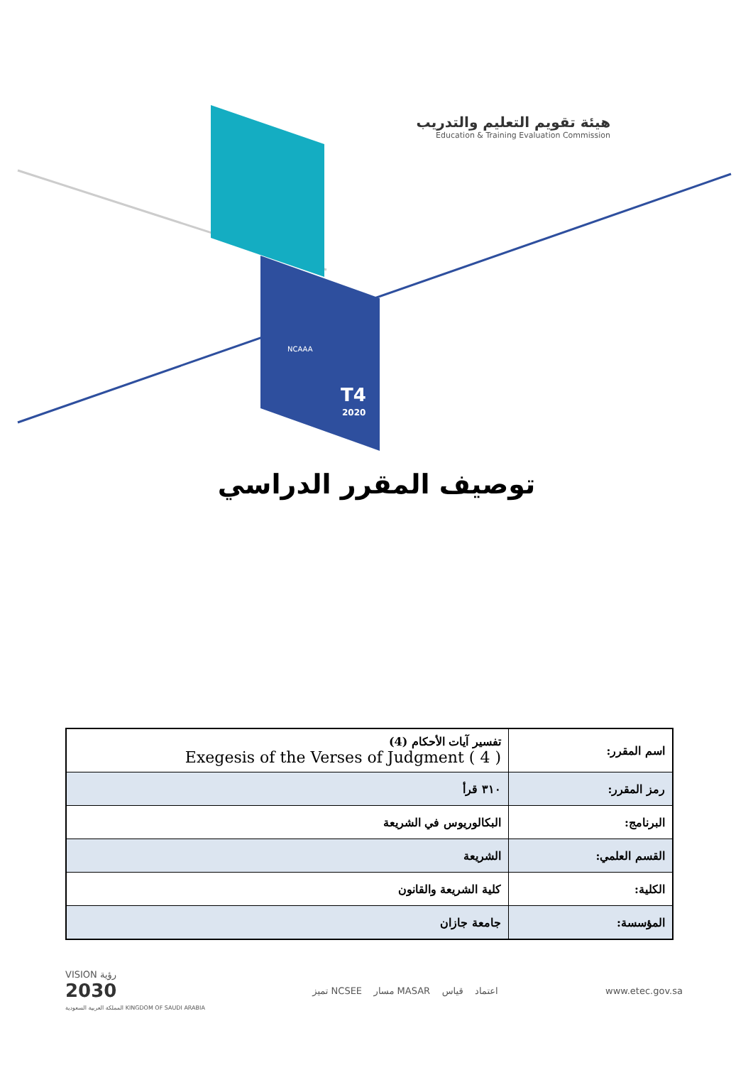T4
2020
NCAAA
هيئة تقويم التعليم والتدريب
Education & Training Evaluation Commission
توصيف المقرر الدراسي
| اسم المقرر: | تفسير آيات الأحكام (4) Exegesis of the Verses of Judgment ( 4 ) |
| رمز المقرر: | ٣١٠ قرأ |
| البرنامج: | البكالوريوس في الشريعة |
| القسم العلمي: | الشريعة |
| الكلية: | كلية الشريعة والقانون |
| المؤسسة: | جامعة جازان |
VISION رؤية
2030
المملكة العربية السعودية KINGDOM OF SAUDI ARABIA
تميز NCSEE مسار MASAR اعتماد قياس
www.etec.gov.sa